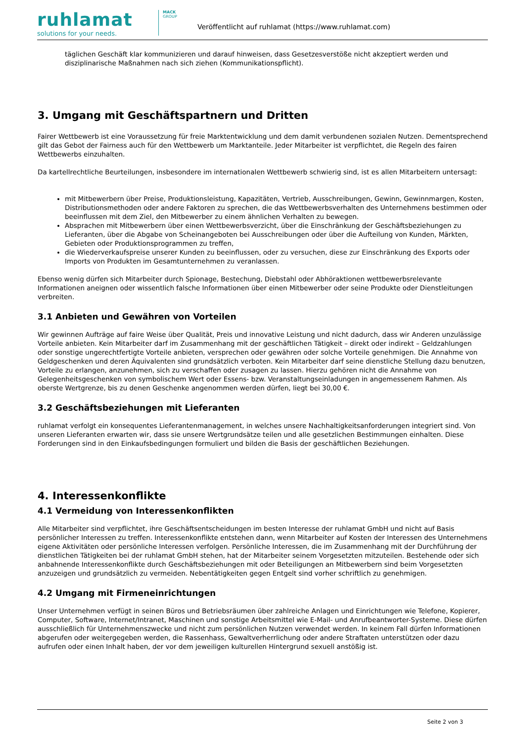ruhlamat
solutions for your needs.
MACK
GROUP
Veröffentlicht auf ruhlamat (https://www.ruhlamat.com)
täglichen Geschäft klar kommunizieren und darauf hinweisen, dass Gesetzesverstöße nicht akzeptiert werden und disziplinarische Maßnahmen nach sich ziehen (Kommunikationspflicht).
3. Umgang mit Geschäftspartnern und Dritten
Fairer Wettbewerb ist eine Voraussetzung für freie Marktentwicklung und dem damit verbundenen sozialen Nutzen. Dementsprechend gilt das Gebot der Fairness auch für den Wettbewerb um Marktanteile. Jeder Mitarbeiter ist verpflichtet, die Regeln des fairen Wettbewerbs einzuhalten.
Da kartellrechtliche Beurteilungen, insbesondere im internationalen Wettbewerb schwierig sind, ist es allen Mitarbeitern untersagt:
mit Mitbewerbern über Preise, Produktionsleistung, Kapazitäten, Vertrieb, Ausschreibungen, Gewinn, Gewinnmargen, Kosten, Distributionsmethoden oder andere Faktoren zu sprechen, die das Wettbewerbsverhalten des Unternehmens bestimmen oder beeinflussen mit dem Ziel, den Mitbewerber zu einem ähnlichen Verhalten zu bewegen.
Absprachen mit Mitbewerbern über einen Wettbewerbsverzicht, über die Einschränkung der Geschäftsbeziehungen zu Lieferanten, über die Abgabe von Scheinangeboten bei Ausschreibungen oder über die Aufteilung von Kunden, Märkten, Gebieten oder Produktionsprogrammen zu treffen,
die Wiederverkaufspreise unserer Kunden zu beeinflussen, oder zu versuchen, diese zur Einschränkung des Exports oder Imports von Produkten im Gesamtunternehmen zu veranlassen.
Ebenso wenig dürfen sich Mitarbeiter durch Spionage, Bestechung, Diebstahl oder Abhöraktionen wettbewerbsrelevante Informationen aneignen oder wissentlich falsche Informationen über einen Mitbewerber oder seine Produkte oder Dienstleitungen verbreiten.
3.1 Anbieten und Gewähren von Vorteilen
Wir gewinnen Aufträge auf faire Weise über Qualität, Preis und innovative Leistung und nicht dadurch, dass wir Anderen unzulässige Vorteile anbieten. Kein Mitarbeiter darf im Zusammenhang mit der geschäftlichen Tätigkeit – direkt oder indirekt – Geldzahlungen oder sonstige ungerechtfertigte Vorteile anbieten, versprechen oder gewähren oder solche Vorteile genehmigen. Die Annahme von Geldgeschenken und deren Äquivalenten sind grundsätzlich verboten. Kein Mitarbeiter darf seine dienstliche Stellung dazu benutzen, Vorteile zu erlangen, anzunehmen, sich zu verschaffen oder zusagen zu lassen. Hierzu gehören nicht die Annahme von Gelegenheitsgeschenken von symbolischem Wert oder Essens- bzw. Veranstaltungseinladungen in angemessenem Rahmen. Als oberste Wertgrenze, bis zu denen Geschenke angenommen werden dürfen, liegt bei 30,00 €.
3.2 Geschäftsbeziehungen mit Lieferanten
ruhlamat verfolgt ein konsequentes Lieferantenmanagement, in welches unsere Nachhaltigkeitsanforderungen integriert sind. Von unseren Lieferanten erwarten wir, dass sie unsere Wertgrundsätze teilen und alle gesetzlichen Bestimmungen einhalten. Diese Forderungen sind in den Einkaufsbedingungen formuliert und bilden die Basis der geschäftlichen Beziehungen.
4. Interessenkonflikte
4.1 Vermeidung von Interessenkonflikten
Alle Mitarbeiter sind verpflichtet, ihre Geschäftsentscheidungen im besten Interesse der ruhlamat GmbH und nicht auf Basis persönlicher Interessen zu treffen. Interessenkonflikte entstehen dann, wenn Mitarbeiter auf Kosten der Interessen des Unternehmens eigene Aktivitäten oder persönliche Interessen verfolgen. Persönliche Interessen, die im Zusammenhang mit der Durchführung der dienstlichen Tätigkeiten bei der ruhlamat GmbH stehen, hat der Mitarbeiter seinem Vorgesetzten mitzuteilen. Bestehende oder sich anbahnende Interessenkonflikte durch Geschäftsbeziehungen mit oder Beteiligungen an Mitbewerbern sind beim Vorgesetzten anzuzeigen und grundsätzlich zu vermeiden. Nebentätigkeiten gegen Entgelt sind vorher schriftlich zu genehmigen.
4.2 Umgang mit Firmeneinrichtungen
Unser Unternehmen verfügt in seinen Büros und Betriebsräumen über zahlreiche Anlagen und Einrichtungen wie Telefone, Kopierer, Computer, Software, Internet/Intranet, Maschinen und sonstige Arbeitsmittel wie E-Mail- und Anrufbeantworter-Systeme. Diese dürfen ausschließlich für Unternehmenszwecke und nicht zum persönlichen Nutzen verwendet werden. In keinem Fall dürfen Informationen abgerufen oder weitergegeben werden, die Rassenhass, Gewaltverherrlichung oder andere Straftaten unterstützen oder dazu aufrufen oder einen Inhalt haben, der vor dem jeweiligen kulturellen Hintergrund sexuell anstößig ist.
Seite 2 von 3